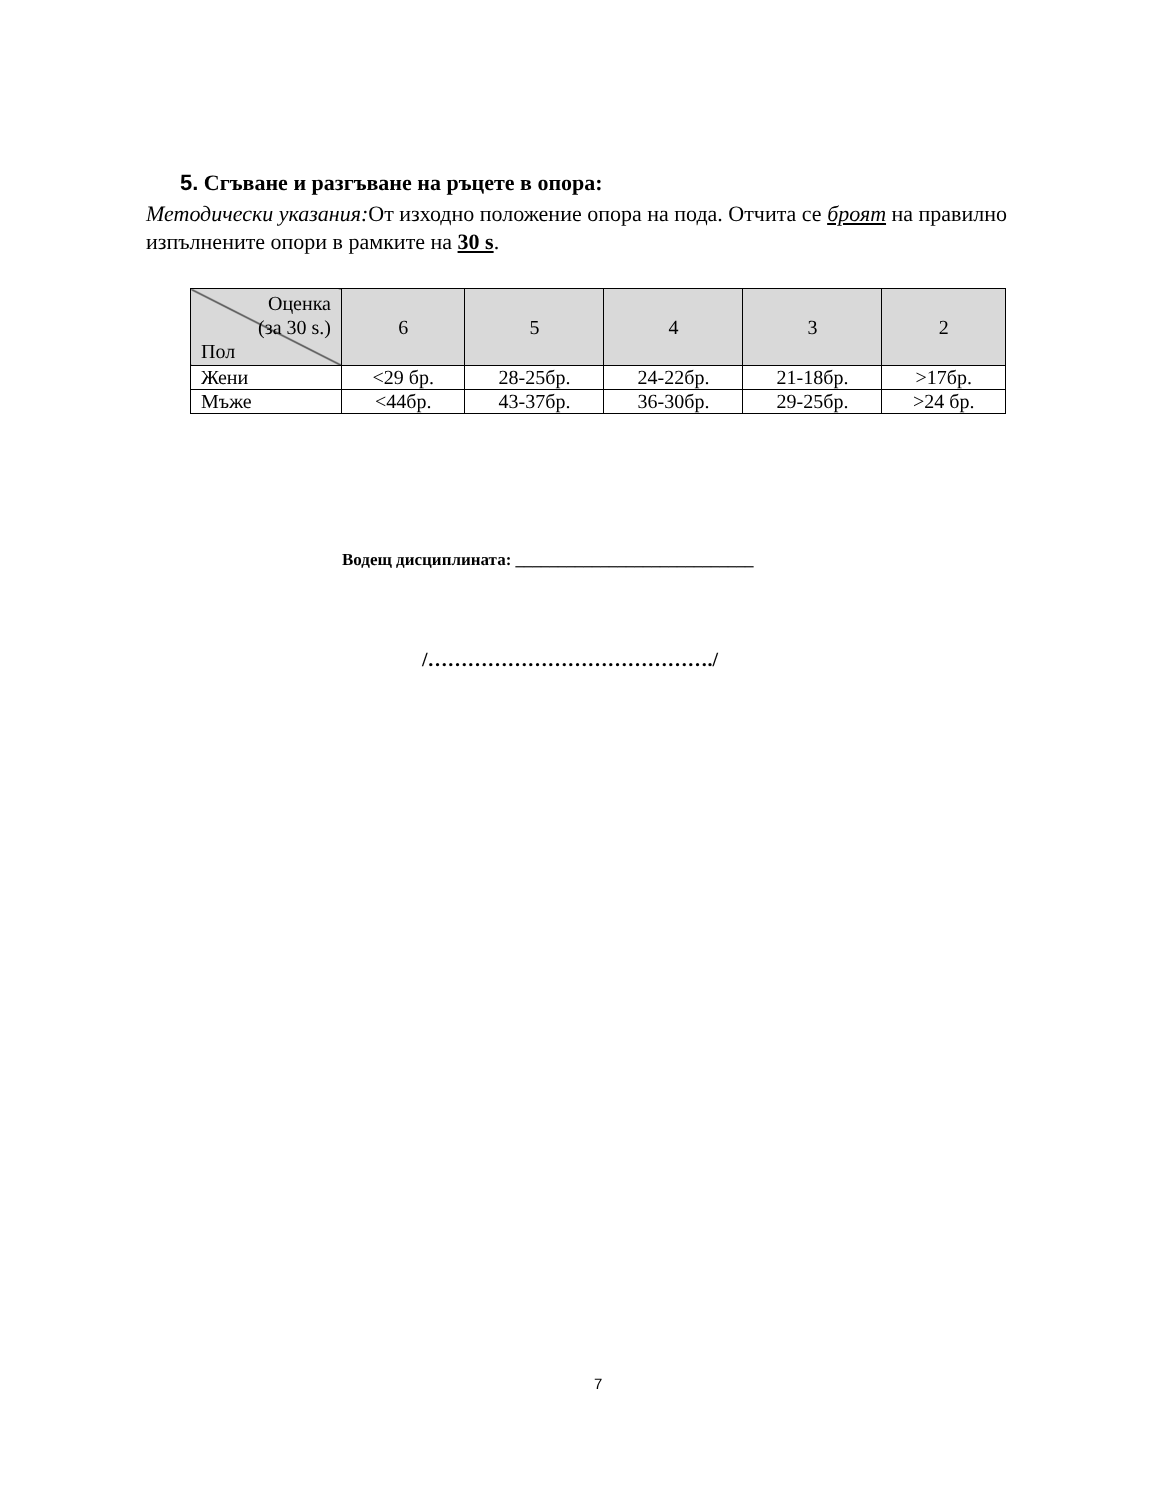5. Сгъване и разгъване на ръцете в опора:
Методически указания: От изходно положение опора на пода. Отчита се броят на правилно изпълнените опори в рамките на 30 s.
| Оценка (за 30 s.) Пол | 6 | 5 | 4 | 3 | 2 |
| --- | --- | --- | --- | --- | --- |
| Жени | <29 бр. | 28-25бр. | 24-22бр. | 21-18бр. | >17бр. |
| Мъже | <44бр. | 43-37бр. | 36-30бр. | 29-25бр. | >24 бр. |
Водещ дисциплината: ____________________________
/……………………………………./
7